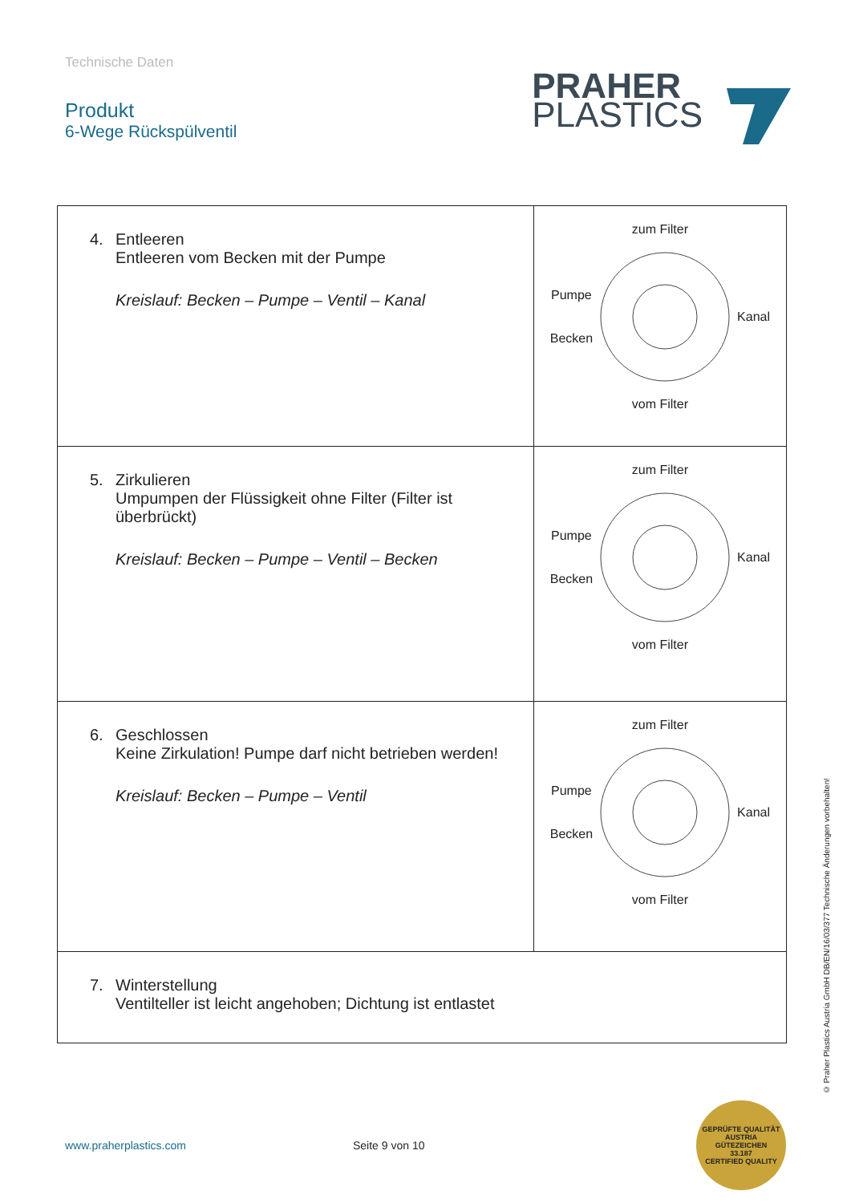Technische Daten
Produkt
6-Wege Rückspülventil
PRAHER
PLASTICS
| 4. Entleeren Entleeren vom Becken mit der Pumpe Kreislauf: Becken – Pumpe – Ventil – Kanal | zum Filter Pumpe Becken Kanal vom Filter |
| 5. Zirkulieren Umpumpen der Flüssigkeit ohne Filter (Filter ist überbrückt) Kreislauf: Becken – Pumpe – Ventil – Becken | zum Filter Pumpe Becken Kanal vom Filter |
| 6. Geschlossen Keine Zirkulation! Pumpe darf nicht betrieben werden! Kreislauf: Becken – Pumpe – Ventil | zum Filter Pumpe Becken Kanal vom Filter |
| 7. Winterstellung Ventilteller ist leicht angehoben; Dichtung ist entlastet | |
www.praherplastics.com Seite 9 von 10
GEPRÜFTE QUALITÄT
AUSTRIA
GÜTEZEICHEN
33.187
CERTIFIED QUALITY
© Praher Plastics Austria GmbH DB/EN/16/03/377 Technische Änderungen vorbehalten!